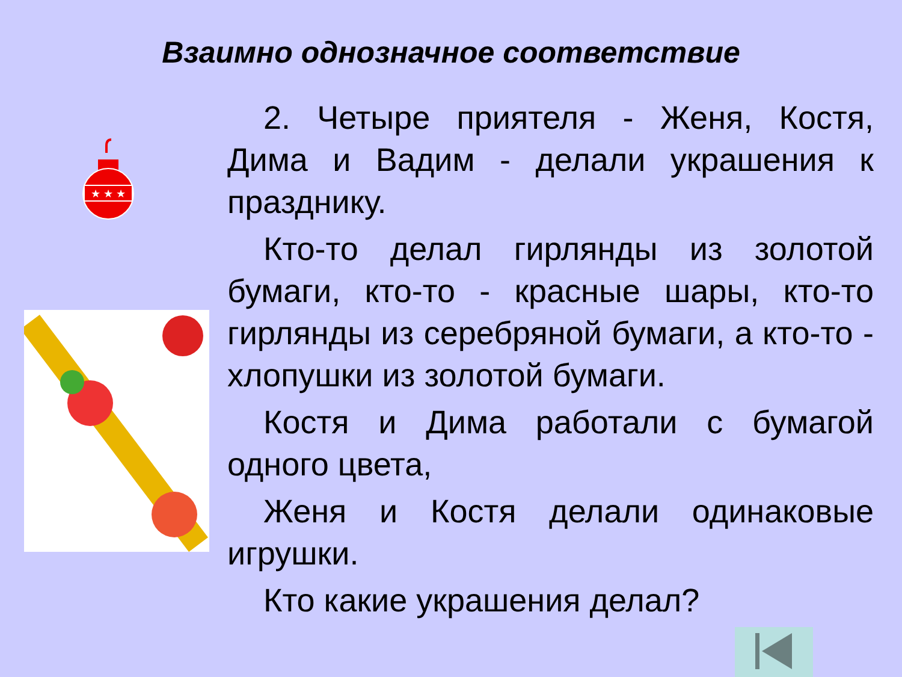Взаимно однозначное соответствие
★ ★ ★
2. Четыре приятеля - Женя, Костя, Дима и Вадим - делали украшения к празднику.
Кто-то делал гирлянды из золотой бумаги, кто-то - красные шары, кто-то гирлянды из серебряной бумаги, а кто-то - хлопушки из золотой бумаги.
Костя и Дима работали с бумагой одного цвета,
Женя и Костя делали одинаковые игрушки.
Кто какие украшения делал?